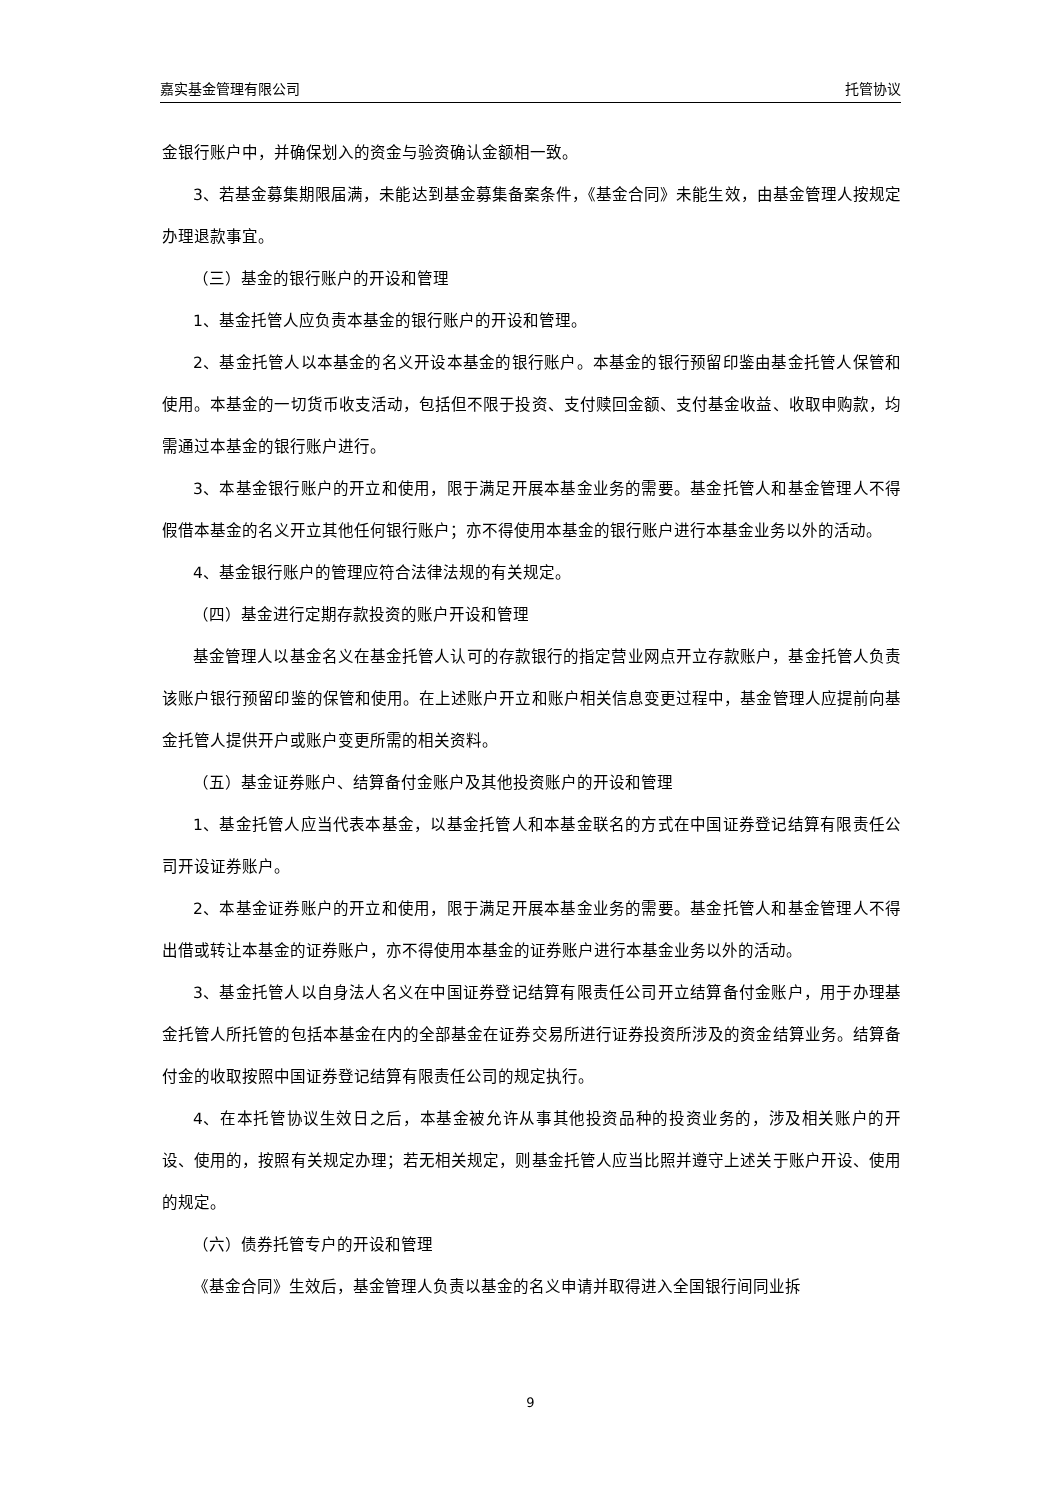嘉实基金管理有限公司 托管协议
金银行账户中，并确保划入的资金与验资确认金额相一致。
3、若基金募集期限届满，未能达到基金募集备案条件，《基金合同》未能生效，由基金管理人按规定办理退款事宜。
（三）基金的银行账户的开设和管理
1、基金托管人应负责本基金的银行账户的开设和管理。
2、基金托管人以本基金的名义开设本基金的银行账户。本基金的银行预留印鉴由基金托管人保管和使用。本基金的一切货币收支活动，包括但不限于投资、支付赎回金额、支付基金收益、收取申购款，均需通过本基金的银行账户进行。
3、本基金银行账户的开立和使用，限于满足开展本基金业务的需要。基金托管人和基金管理人不得假借本基金的名义开立其他任何银行账户；亦不得使用本基金的银行账户进行本基金业务以外的活动。
4、基金银行账户的管理应符合法律法规的有关规定。
（四）基金进行定期存款投资的账户开设和管理
基金管理人以基金名义在基金托管人认可的存款银行的指定营业网点开立存款账户，基金托管人负责该账户银行预留印鉴的保管和使用。在上述账户开立和账户相关信息变更过程中，基金管理人应提前向基金托管人提供开户或账户变更所需的相关资料。
（五）基金证券账户、结算备付金账户及其他投资账户的开设和管理
1、基金托管人应当代表本基金，以基金托管人和本基金联名的方式在中国证券登记结算有限责任公司开设证券账户。
2、本基金证券账户的开立和使用，限于满足开展本基金业务的需要。基金托管人和基金管理人不得出借或转让本基金的证券账户，亦不得使用本基金的证券账户进行本基金业务以外的活动。
3、基金托管人以自身法人名义在中国证券登记结算有限责任公司开立结算备付金账户，用于办理基金托管人所托管的包括本基金在内的全部基金在证券交易所进行证券投资所涉及的资金结算业务。结算备付金的收取按照中国证券登记结算有限责任公司的规定执行。
4、在本托管协议生效日之后，本基金被允许从事其他投资品种的投资业务的，涉及相关账户的开设、使用的，按照有关规定办理；若无相关规定，则基金托管人应当比照并遵守上述关于账户开设、使用的规定。
（六）债券托管专户的开设和管理
《基金合同》生效后，基金管理人负责以基金的名义申请并取得进入全国银行间同业拆
9